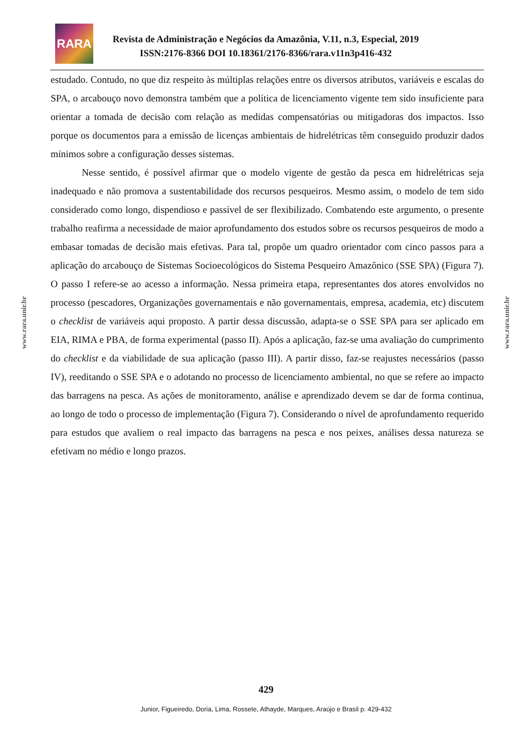RARA
Revista de Administração e Negócios da Amazônia, V.11, n.3, Especial, 2019
ISSN:2176-8366 DOI 10.18361/2176-8366/rara.v11n3p416-432
www.rara.unir.br
www.rara.unir.br
estudado. Contudo, no que diz respeito às múltiplas relações entre os diversos atributos, variáveis e escalas do SPA, o arcabouço novo demonstra também que a política de licenciamento vigente tem sido insuficiente para orientar a tomada de decisão com relação as medidas compensatórias ou mitigadoras dos impactos. Isso porque os documentos para a emissão de licenças ambientais de hidrelétricas têm conseguido produzir dados mínimos sobre a configuração desses sistemas.
Nesse sentido, é possível afirmar que o modelo vigente de gestão da pesca em hidrelétricas seja inadequado e não promova a sustentabilidade dos recursos pesqueiros. Mesmo assim, o modelo de tem sido considerado como longo, dispendioso e passível de ser flexibilizado. Combatendo este argumento, o presente trabalho reafirma a necessidade de maior aprofundamento dos estudos sobre os recursos pesqueiros de modo a embasar tomadas de decisão mais efetivas. Para tal, propõe um quadro orientador com cinco passos para a aplicação do arcabouço de Sistemas Socioecológicos do Sistema Pesqueiro Amazônico (SSE SPA) (Figura 7). O passo I refere-se ao acesso a informação. Nessa primeira etapa, representantes dos atores envolvidos no processo (pescadores, Organizações governamentais e não governamentais, empresa, academia, etc) discutem o checklist de variáveis aqui proposto. A partir dessa discussão, adapta-se o SSE SPA para ser aplicado em EIA, RIMA e PBA, de forma experimental (passo II). Após a aplicação, faz-se uma avaliação do cumprimento do checklist e da viabilidade de sua aplicação (passo III). A partir disso, faz-se reajustes necessários (passo IV), reeditando o SSE SPA e o adotando no processo de licenciamento ambiental, no que se refere ao impacto das barragens na pesca. As ações de monitoramento, análise e aprendizado devem se dar de forma continua, ao longo de todo o processo de implementação (Figura 7). Considerando o nível de aprofundamento requerido para estudos que avaliem o real impacto das barragens na pesca e nos peixes, análises dessa natureza se efetivam no médio e longo prazos.
429
Junior, Figueiredo, Doria, Lima, Rossete, Athayde, Marques, Araújo e Brasil p. 429-432